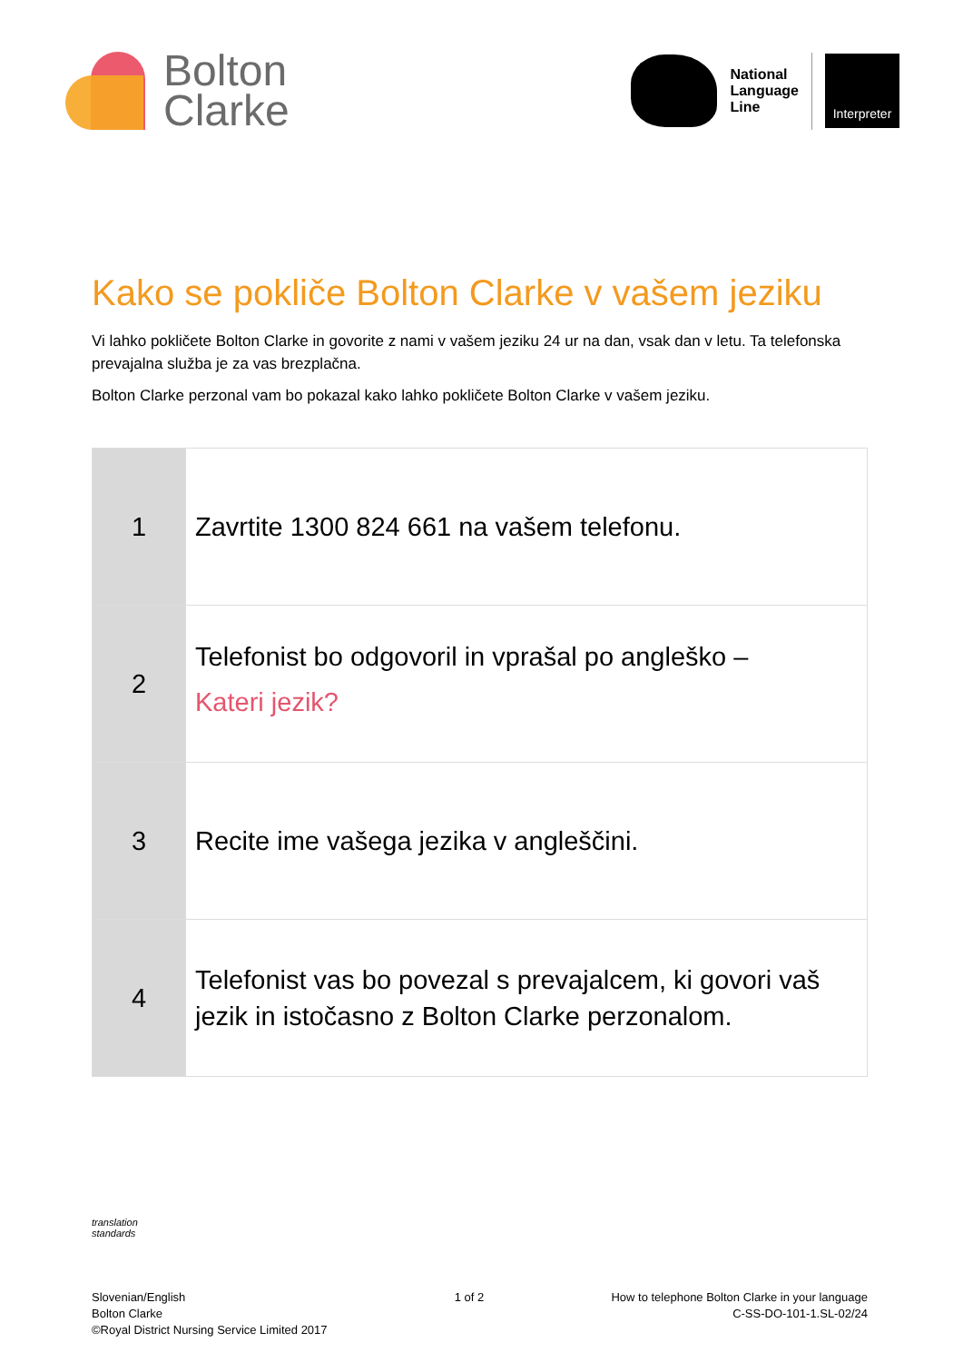Bolton
Clarke
National
Language
Line
Interpreter
Kako se pokliče Bolton Clarke v vašem jeziku
Vi lahko pokličete Bolton Clarke in govorite z nami v vašem jeziku 24 ur na dan, vsak dan v letu. Ta telefonska prevajalna služba je za vas brezplačna.
Bolton Clarke perzonal vam bo pokazal kako lahko pokličete Bolton Clarke v vašem jeziku.
| 1 | Zavrtite 1300 824 661 na vašem telefonu. |
| 2 | Telefonist bo odgovoril in vprašal po angleško – Kateri jezik? |
| 3 | Recite ime vašega jezika v angleščini. |
| 4 | Telefonist vas bo povezal s prevajalcem, ki govori vaš jezik in istočasno z Bolton Clarke perzonalom. |
translation
standards
Slovenian/English
Bolton Clarke
©Royal District Nursing Service Limited 2017
1 of 2 How to telephone Bolton Clarke in your language
C-SS-DO-101-1.SL-02/24